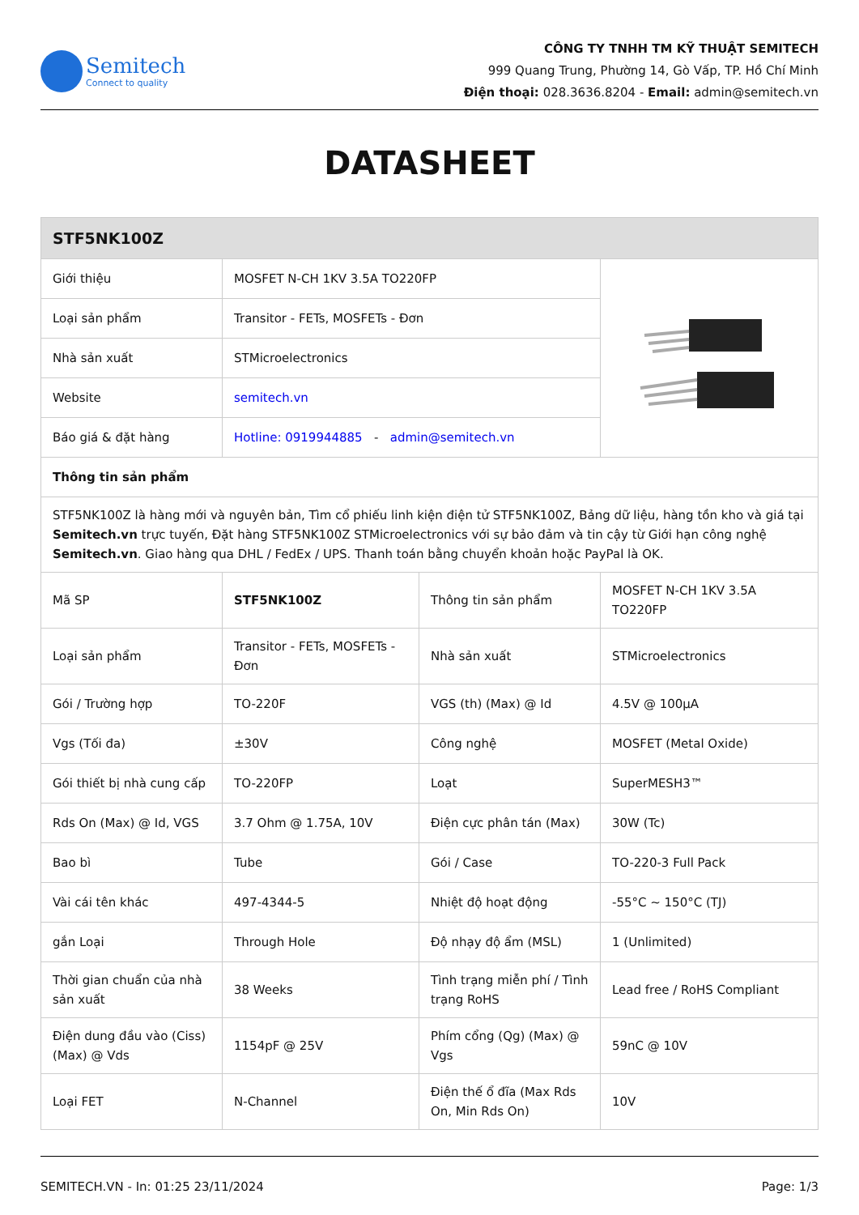Semitech
Connect to quality
CÔNG TY TNHH TM KỸ THUẬT SEMITECH
999 Quang Trung, Phường 14, Gò Vấp, TP. Hồ Chí Minh
Điện thoại: 028.3636.8204 - Email: admin@semitech.vn
DATASHEET
| STF5NK100Z | | | |
| Giới thiệu | MOSFET N-CH 1KV 3.5A TO220FP | | |
| Loại sản phẩm | Transitor - FETs, MOSFETs - Đơn | | |
| Nhà sản xuất | STMicroelectronics | | |
| Website | semitech.vn | | |
| Báo giá & đặt hàng | Hotline: 0919944885 - admin@semitech.vn | | |
| Thông tin sản phẩm | | | |
| STF5NK100Z là hàng mới và nguyên bản, Tìm cổ phiếu linh kiện điện tử STF5NK100Z, Bảng dữ liệu, hàng tồn kho và giá tại Semitech.vn trực tuyến, Đặt hàng STF5NK100Z STMicroelectronics với sự bảo đảm và tin cậy từ Giới hạn công nghệ Semitech.vn . Giao hàng qua DHL / FedEx / UPS. Thanh toán bằng chuyển khoản hoặc PayPal là OK. | | | |
| Mã SP | STF5NK100Z | Thông tin sản phẩm | MOSFET N-CH 1KV 3.5A TO220FP |
| Loại sản phẩm | Transitor - FETs, MOSFETs - Đơn | Nhà sản xuất | STMicroelectronics |
| Gói / Trường hợp | TO-220F | VGS (th) (Max) @ Id | 4.5V @ 100µA |
| Vgs (Tối đa) | ±30V | Công nghệ | MOSFET (Metal Oxide) |
| Gói thiết bị nhà cung cấp | TO-220FP | Loạt | SuperMESH3™ |
| Rds On (Max) @ Id, VGS | 3.7 Ohm @ 1.75A, 10V | Điện cực phân tán (Max) | 30W (Tc) |
| Bao bì | Tube | Gói / Case | TO-220-3 Full Pack |
| Vài cái tên khác | 497-4344-5 | Nhiệt độ hoạt động | -55°C ~ 150°C (TJ) |
| gắn Loại | Through Hole | Độ nhạy độ ẩm (MSL) | 1 (Unlimited) |
| Thời gian chuẩn của nhà sản xuất | 38 Weeks | Tình trạng miễn phí / Tình trạng RoHS | Lead free / RoHS Compliant |
| Điện dung đầu vào (Ciss) (Max) @ Vds | 1154pF @ 25V | Phím cổng (Qg) (Max) @ Vgs | 59nC @ 10V |
| Loại FET | N-Channel | Điện thế ổ đĩa (Max Rds On, Min Rds On) | 10V |
SEMITECH.VN - In: 01:25 23/11/2024 Page: 1/3